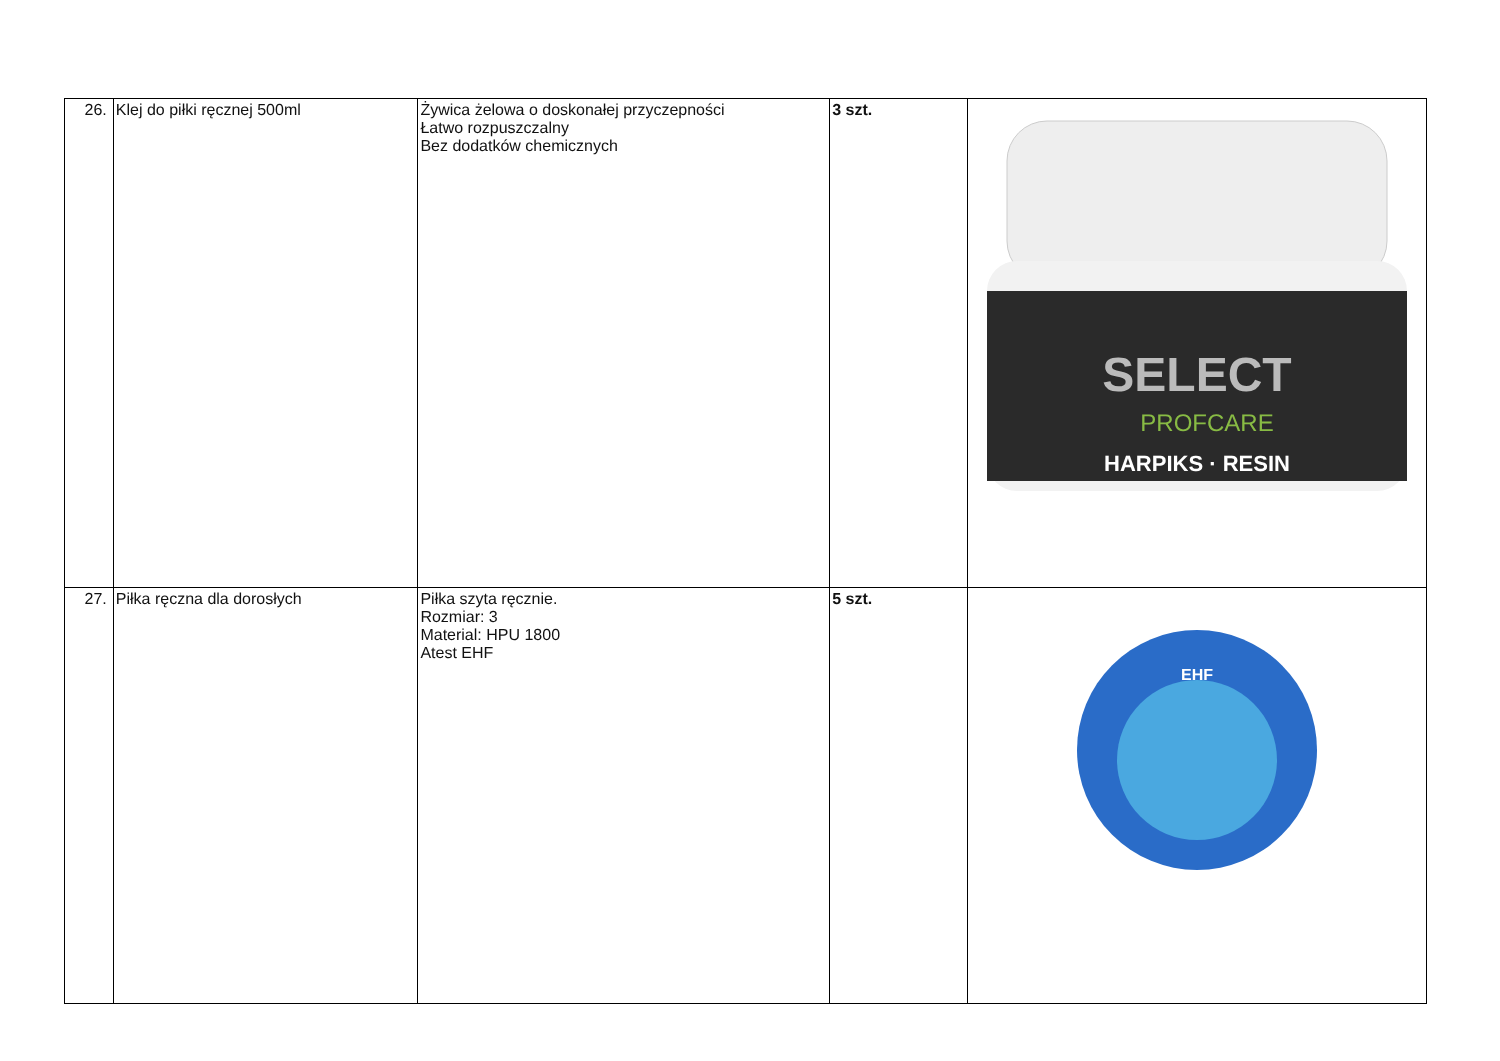| 26. | Klej do piłki ręcznej 500ml | Żywica żelowa o doskonałej przyczepności Łatwo rozpuszczalny Bez dodatków chemicznych | 3 szt. | SELECT PROFCARE HARPIKS · RESIN |
| 27. | Piłka ręczna dla dorosłych | Piłka szyta ręcznie. Rozmiar: 3 Material: HPU 1800 Atest EHF | 5 szt. | EHF |